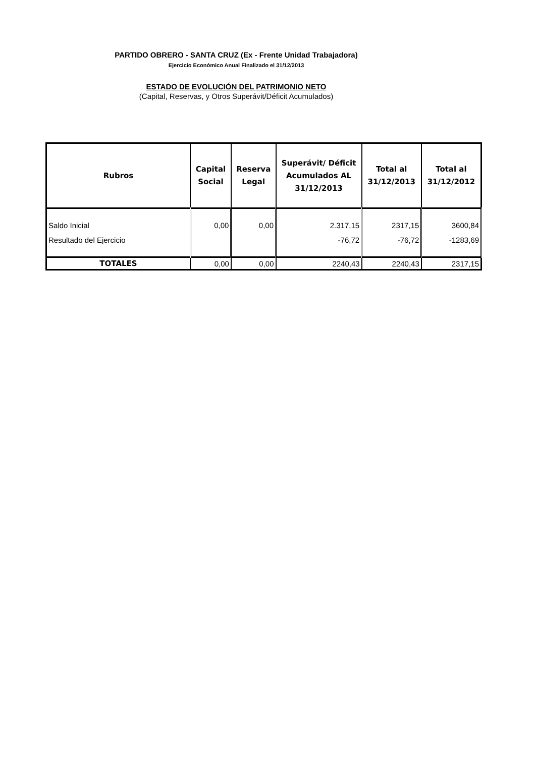PARTIDO OBRERO - SANTA CRUZ (Ex - Frente Unidad Trabajadora)
Ejercicio Económico Anual Finalizado el 31/12/2013
ESTADO DE EVOLUCIÓN DEL PATRIMONIO NETO
(Capital, Reservas, y Otros Superávit/Déficit Acumulados)
| Rubros | Capital Social | Reserva Legal | Superávit/ Déficit Acumulados AL 31/12/2013 | Total al 31/12/2013 | Total al 31/12/2012 |
| --- | --- | --- | --- | --- | --- |
| Saldo Inicial | 0,00 | 0,00 | 2.317,15 | 2317,15 | 3600,84 |
| Resultado del Ejercicio | | | -76,72 | -76,72 | -1283,69 |
| TOTALES | 0,00 | 0,00 | 2240,43 | 2240,43 | 2317,15 |